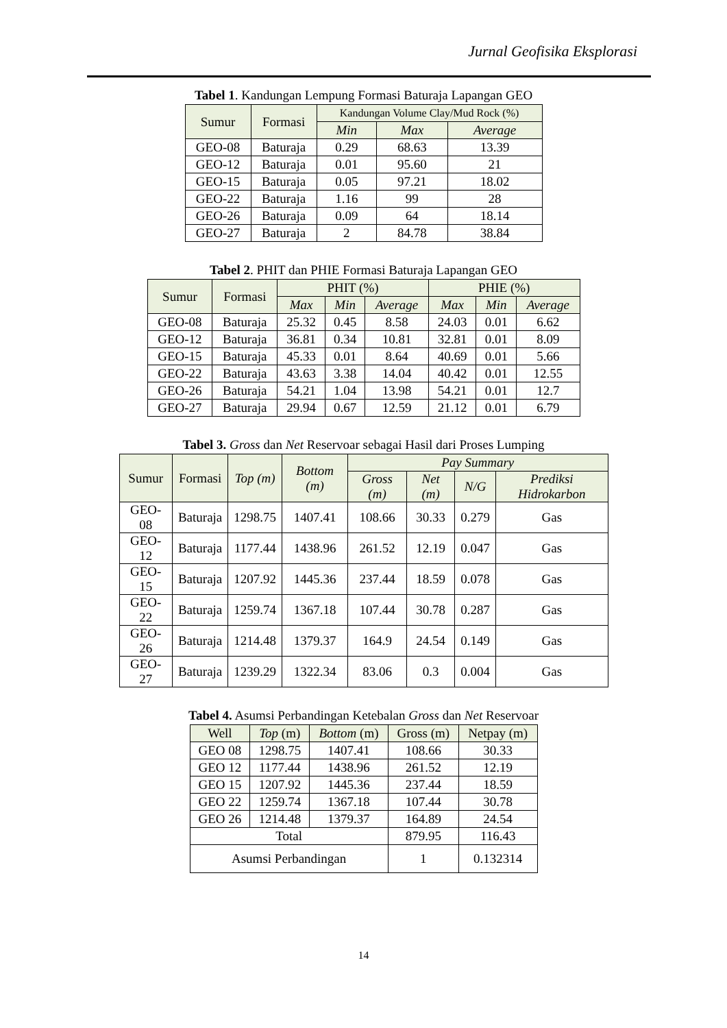Jurnal Geofisika Eksplorasi
Tabel 1. Kandungan Lempung Formasi Baturaja Lapangan GEO
| Sumur | Formasi | Kandungan Volume Clay/Mud Rock (%) | | |
| --- | --- | --- | --- | --- |
| | | Min | Max | Average |
| GEO-08 | Baturaja | 0.29 | 68.63 | 13.39 |
| GEO-12 | Baturaja | 0.01 | 95.60 | 21 |
| GEO-15 | Baturaja | 0.05 | 97.21 | 18.02 |
| GEO-22 | Baturaja | 1.16 | 99 | 28 |
| GEO-26 | Baturaja | 0.09 | 64 | 18.14 |
| GEO-27 | Baturaja | 2 | 84.78 | 38.84 |
Tabel 2. PHIT dan PHIE Formasi Baturaja Lapangan GEO
| Sumur | Formasi | PHIT (%) | | | PHIE (%) | | |
| --- | --- | --- | --- | --- | --- | --- | --- |
| | | Max | Min | Average | Max | Min | Average |
| GEO-08 | Baturaja | 25.32 | 0.45 | 8.58 | 24.03 | 0.01 | 6.62 |
| GEO-12 | Baturaja | 36.81 | 0.34 | 10.81 | 32.81 | 0.01 | 8.09 |
| GEO-15 | Baturaja | 45.33 | 0.01 | 8.64 | 40.69 | 0.01 | 5.66 |
| GEO-22 | Baturaja | 43.63 | 3.38 | 14.04 | 40.42 | 0.01 | 12.55 |
| GEO-26 | Baturaja | 54.21 | 1.04 | 13.98 | 54.21 | 0.01 | 12.7 |
| GEO-27 | Baturaja | 29.94 | 0.67 | 12.59 | 21.12 | 0.01 | 6.79 |
Tabel 3. Gross dan Net Reservoar sebagai Hasil dari Proses Lumping
| Sumur | Formasi | Top (m) | Bottom (m) | Pay Summary | | | |
| --- | --- | --- | --- | --- | --- | --- | --- |
| | | | | Gross (m) | Net (m) | N/G | Prediksi Hidrokarbon |
| GEO-08 | Baturaja | 1298.75 | 1407.41 | 108.66 | 30.33 | 0.279 | Gas |
| GEO-12 | Baturaja | 1177.44 | 1438.96 | 261.52 | 12.19 | 0.047 | Gas |
| GEO-15 | Baturaja | 1207.92 | 1445.36 | 237.44 | 18.59 | 0.078 | Gas |
| GEO-22 | Baturaja | 1259.74 | 1367.18 | 107.44 | 30.78 | 0.287 | Gas |
| GEO-26 | Baturaja | 1214.48 | 1379.37 | 164.9 | 24.54 | 0.149 | Gas |
| GEO-27 | Baturaja | 1239.29 | 1322.34 | 83.06 | 0.3 | 0.004 | Gas |
Tabel 4. Asumsi Perbandingan Ketebalan Gross dan Net Reservoar
| Well | Top (m) | Bottom (m) | Gross (m) | Netpay (m) |
| --- | --- | --- | --- | --- |
| GEO 08 | 1298.75 | 1407.41 | 108.66 | 30.33 |
| GEO 12 | 1177.44 | 1438.96 | 261.52 | 12.19 |
| GEO 15 | 1207.92 | 1445.36 | 237.44 | 18.59 |
| GEO 22 | 1259.74 | 1367.18 | 107.44 | 30.78 |
| GEO 26 | 1214.48 | 1379.37 | 164.89 | 24.54 |
| Total | | | 879.95 | 116.43 |
| Asumsi Perbandingan | | | 1 | 0.132314 |
14